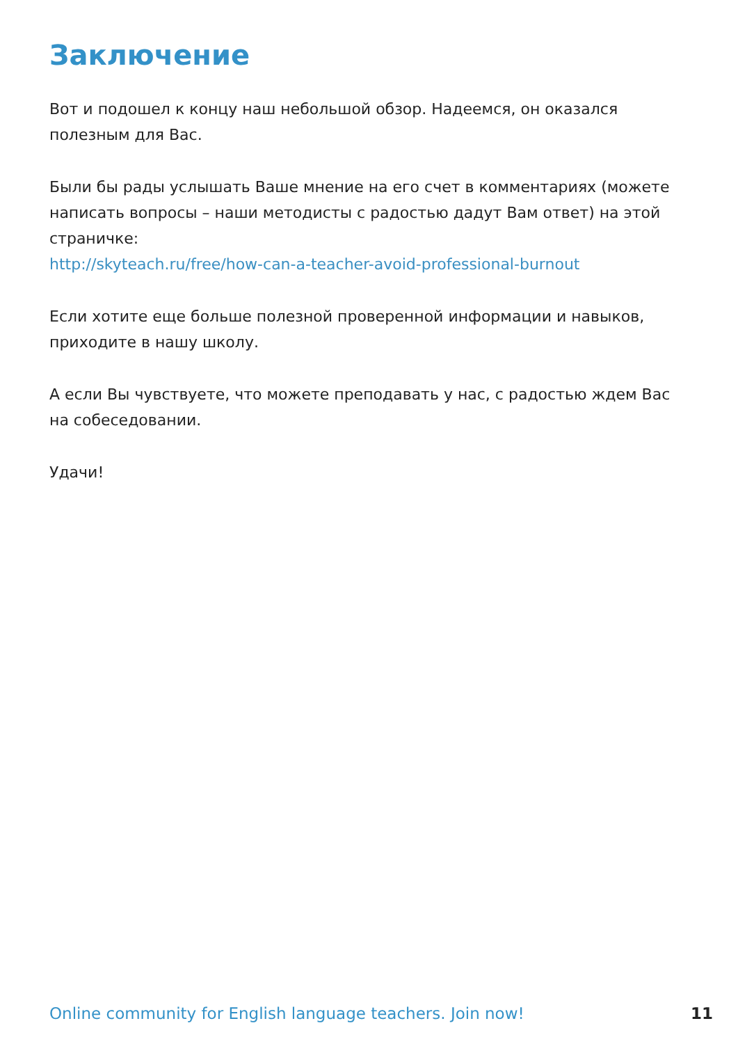Заключение
Вот и подошел к концу наш небольшой обзор. Надеемся, он оказался полезным для Вас.
Были бы рады услышать Ваше мнение на его счет в комментариях (можете написать вопросы – наши методисты с радостью дадут Вам ответ) на этой страничке:
http://skyteach.ru/free/how-can-a-teacher-avoid-professional-burnout
Если хотите еще больше полезной проверенной информации и навыков, приходите в нашу школу.
А если Вы чувствуете, что можете преподавать у нас, с радостью ждем Вас на собеседовании.
Удачи!
Online community for English language teachers. Join now! 11